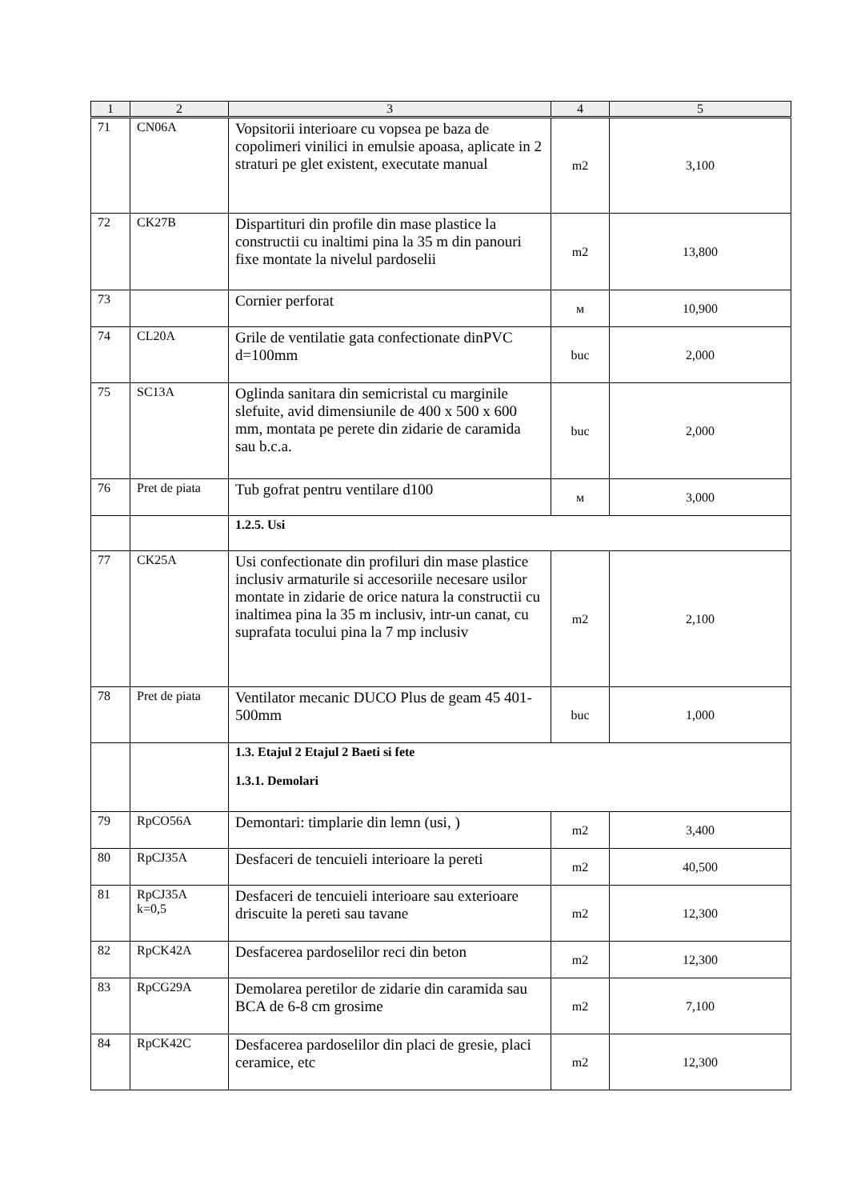| 1 | 2 | 3 | 4 | 5 |
| --- | --- | --- | --- | --- |
| 71 | CN06A | Vopsitorii interioare cu vopsea pe baza de copolimeri vinilici in emulsie apoasa, aplicate in 2 straturi pe glet existent, executate manual | m2 | 3,100 |
| 72 | CK27B | Dispartituri din profile din mase plastice la constructii cu inaltimi pina la 35 m din panouri fixe montate la nivelul pardoselii | m2 | 13,800 |
| 73 | | Cornier perforat | м | 10,900 |
| 74 | CL20A | Grile de ventilatie gata confectionate dinPVC d=100mm | buc | 2,000 |
| 75 | SC13A | Oglinda sanitara din semicristal cu marginile slefuite, avid dimensiunile de 400 x 500 x 600 mm, montata pe perete din zidarie de caramida sau b.c.a. | buc | 2,000 |
| 76 | Pret de piata | Tub gofrat pentru ventilare d100 | м | 3,000 |
| | | 1.2.5. Usi | | |
| 77 | CK25A | Usi confectionate din profiluri din mase plastice inclusiv armaturile si accesoriile necesare usilor montate in zidarie de orice natura la constructii cu inaltimea pina la 35 m inclusiv, intr-un canat, cu suprafata tocului pina la 7 mp inclusiv | m2 | 2,100 |
| 78 | Pret de piata | Ventilator mecanic DUCO Plus de geam 45 401-500mm | buc | 1,000 |
| | | 1.3. Etajul 2 Etajul 2 Baeti si fete 1.3.1. Demolari | | |
| 79 | RpCO56A | Demontari: timplarie din lemn (usi, ) | m2 | 3,400 |
| 80 | RpCJ35A | Desfaceri de tencuieli interioare la pereti | m2 | 40,500 |
| 81 | RpCJ35A k=0,5 | Desfaceri de tencuieli interioare sau exterioare driscuite la pereti sau tavane | m2 | 12,300 |
| 82 | RpCK42A | Desfacerea pardoselilor reci din beton | m2 | 12,300 |
| 83 | RpCG29A | Demolarea peretilor de zidarie din caramida sau BCA de 6-8 cm grosime | m2 | 7,100 |
| 84 | RpCK42C | Desfacerea pardoselilor din placi de gresie, placi ceramice, etc | m2 | 12,300 |